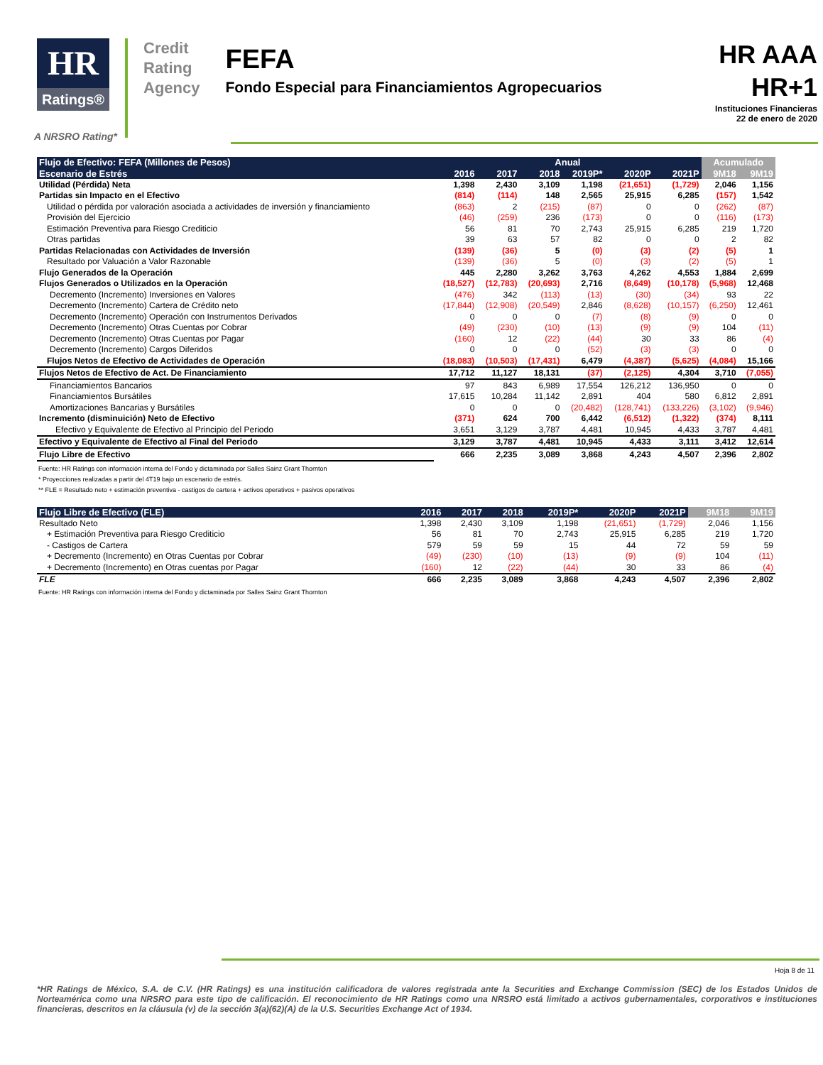HR
Ratings®
Credit
Rating
Agency
FEFA
Fondo Especial para Financiamientos Agropecuarios
HR AAA
HR+1
Instituciones Financieras
22 de enero de 2020
A NRSRO Rating*
| Flujo de Efectivo: FEFA (Millones de Pesos) | Anual | | | | | | Acumulado | |
| --- | --- | --- | --- | --- | --- | --- | --- | --- |
| Escenario de Estrés | 2016 | 2017 | 2018 | 2019P* | 2020P | 2021P | 9M18 | 9M19 |
| Utilidad (Pérdida) Neta | 1,398 | 2,430 | 3,109 | 1,198 | (21,651) | (1,729) | 2,046 | 1,156 |
| Partidas sin Impacto en el Efectivo | (814) | (114) | 148 | 2,565 | 25,915 | 6,285 | (157) | 1,542 |
| Utilidad o pérdida por valoración asociada a actividades de inversión y financiamiento | (863) | 2 | (215) | (87) | 0 | 0 | (262) | (87) |
| Provisión del Ejercicio | (46) | (259) | 236 | (173) | 0 | 0 | (116) | (173) |
| Estimación Preventiva para Riesgo Crediticio | 56 | 81 | 70 | 2,743 | 25,915 | 6,285 | 219 | 1,720 |
| Otras partidas | 39 | 63 | 57 | 82 | 0 | 0 | 2 | 82 |
| Partidas Relacionadas con Actividades de Inversión | (139) | (36) | 5 | (0) | (3) | (2) | (5) | 1 |
| Resultado por Valuación a Valor Razonable | (139) | (36) | 5 | (0) | (3) | (2) | (5) | 1 |
| Flujo Generados de la Operación | 445 | 2,280 | 3,262 | 3,763 | 4,262 | 4,553 | 1,884 | 2,699 |
| Flujos Generados o Utilizados en la Operación | (18,527) | (12,783) | (20,693) | 2,716 | (8,649) | (10,178) | (5,968) | 12,468 |
| Decremento (Incremento) Inversiones en Valores | (476) | 342 | (113) | (13) | (30) | (34) | 93 | 22 |
| Decremento (Incremento) Cartera de Crédito neto | (17,844) | (12,908) | (20,549) | 2,846 | (8,628) | (10,157) | (6,250) | 12,461 |
| Decremento (Incremento) Operación con Instrumentos Derivados | 0 | 0 | 0 | (7) | (8) | (9) | 0 | 0 |
| Decremento (Incremento) Otras Cuentas por Cobrar | (49) | (230) | (10) | (13) | (9) | (9) | 104 | (11) |
| Decremento (Incremento) Otras Cuentas por Pagar | (160) | 12 | (22) | (44) | 30 | 33 | 86 | (4) |
| Decremento (Incremento) Cargos Diferidos | 0 | 0 | 0 | (52) | (3) | (3) | 0 | 0 |
| Flujos Netos de Efectivo de Actividades de Operación | (18,083) | (10,503) | (17,431) | 6,479 | (4,387) | (5,625) | (4,084) | 15,166 |
| Flujos Netos de Efectivo de Act. De Financiamiento | 17,712 | 11,127 | 18,131 | (37) | (2,125) | 4,304 | 3,710 | (7,055) |
| Financiamientos Bancarios | 97 | 843 | 6,989 | 17,554 | 126,212 | 136,950 | 0 | 0 |
| Financiamientos Bursátiles | 17,615 | 10,284 | 11,142 | 2,891 | 404 | 580 | 6,812 | 2,891 |
| Amortizaciones Bancarias y Bursátiles | 0 | 0 | 0 | (20,482) | (128,741) | (133,226) | (3,102) | (9,946) |
| Incremento (disminuición) Neto de Efectivo | (371) | 624 | 700 | 6,442 | (6,512) | (1,322) | (374) | 8,111 |
| Efectivo y Equivalente de Efectivo al Principio del Periodo | 3,651 | 3,129 | 3,787 | 4,481 | 10,945 | 4,433 | 3,787 | 4,481 |
| Efectivo y Equivalente de Efectivo al Final del Periodo | 3,129 | 3,787 | 4,481 | 10,945 | 4,433 | 3,111 | 3,412 | 12,614 |
| Flujo Libre de Efectivo | 666 | 2,235 | 3,089 | 3,868 | 4,243 | 4,507 | 2,396 | 2,802 |
Fuente: HR Ratings con información interna del Fondo y dictaminada por Salles Sainz Grant Thornton
* Proyecciones realizadas a partir del 4T19 bajo un escenario de estrés.
** FLE = Resultado neto + estimación preventiva - castigos de cartera + activos operativos + pasivos operativos
| Flujo Libre de Efectivo (FLE) | 2016 | 2017 | 2018 | 2019P* | 2020P | 2021P | 9M18 | 9M19 |
| --- | --- | --- | --- | --- | --- | --- | --- | --- |
| Resultado Neto | 1,398 | 2,430 | 3,109 | 1,198 | (21,651) | (1,729) | 2,046 | 1,156 |
| + Estimación Preventiva para Riesgo Crediticio | 56 | 81 | 70 | 2,743 | 25,915 | 6,285 | 219 | 1,720 |
| - Castigos de Cartera | 579 | 59 | 59 | 15 | 44 | 72 | 59 | 59 |
| + Decremento (Incremento) en Otras Cuentas por Cobrar | (49) | (230) | (10) | (13) | (9) | (9) | 104 | (11) |
| + Decremento (Incremento) en Otras cuentas por Pagar | (160) | 12 | (22) | (44) | 30 | 33 | 86 | (4) |
| FLE | 666 | 2,235 | 3,089 | 3,868 | 4,243 | 4,507 | 2,396 | 2,802 |
Fuente: HR Ratings con información interna del Fondo y dictaminada por Salles Sainz Grant Thornton
Hoja 8 de 11
*HR Ratings de México, S.A. de C.V. (HR Ratings) es una institución calificadora de valores registrada ante la Securities and Exchange Commission (SEC) de los Estados Unidos de Norteamérica como una NRSRO para este tipo de calificación. El reconocimiento de HR Ratings como una NRSRO está limitado a activos gubernamentales, corporativos e instituciones financieras, descritos en la cláusula (v) de la sección 3(a)(62)(A) de la U.S. Securities Exchange Act of 1934.